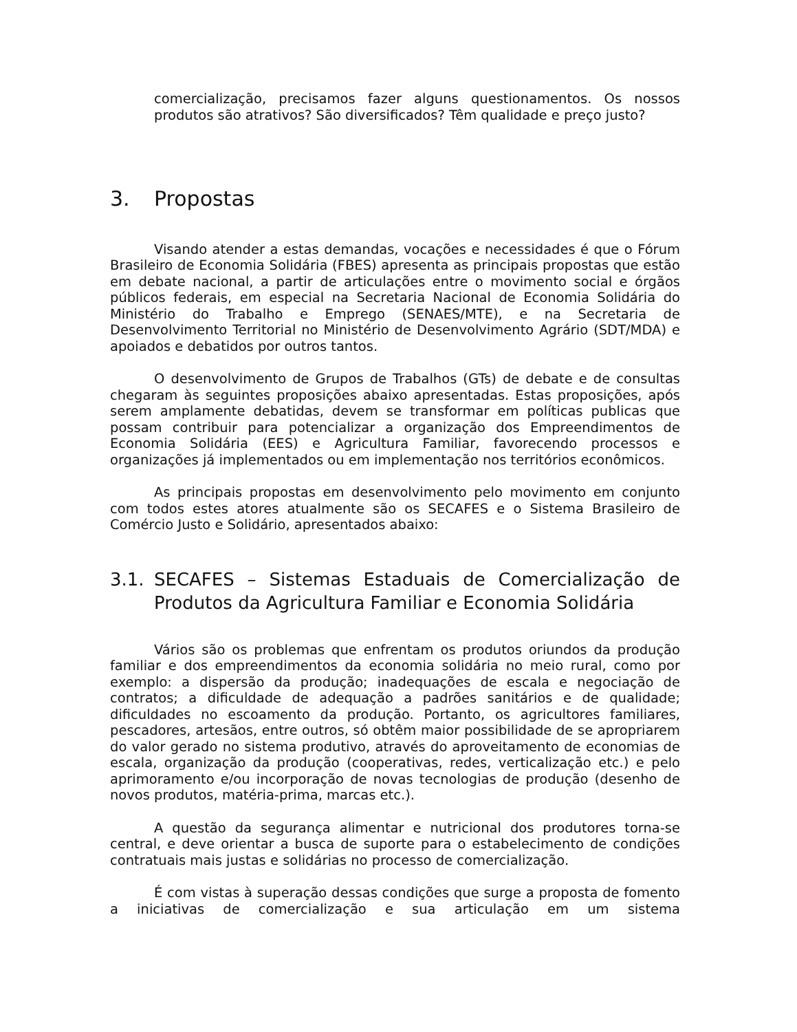comercialização, precisamos fazer alguns questionamentos. Os nossos produtos são atrativos? São diversificados? Têm qualidade e preço justo?
3. Propostas
Visando atender a estas demandas, vocações e necessidades é que o Fórum Brasileiro de Economia Solidária (FBES) apresenta as principais propostas que estão em debate nacional, a partir de articulações entre o movimento social e órgãos públicos federais, em especial na Secretaria Nacional de Economia Solidária do Ministério do Trabalho e Emprego (SENAES/MTE), e na Secretaria de Desenvolvimento Territorial no Ministério de Desenvolvimento Agrário (SDT/MDA) e apoiados e debatidos por outros tantos.
O desenvolvimento de Grupos de Trabalhos (GTs) de debate e de consultas chegaram às seguintes proposições abaixo apresentadas. Estas proposições, após serem amplamente debatidas, devem se transformar em políticas publicas que possam contribuir para potencializar a organização dos Empreendimentos de Economia Solidária (EES) e Agricultura Familiar, favorecendo processos e organizações já implementados ou em implementação nos territórios econômicos.
As principais propostas em desenvolvimento pelo movimento em conjunto com todos estes atores atualmente são os SECAFES e o Sistema Brasileiro de Comércio Justo e Solidário, apresentados abaixo:
3.1. SECAFES – Sistemas Estaduais de Comercialização de Produtos da Agricultura Familiar e Economia Solidária
Vários são os problemas que enfrentam os produtos oriundos da produção familiar e dos empreendimentos da economia solidária no meio rural, como por exemplo: a dispersão da produção; inadequações de escala e negociação de contratos; a dificuldade de adequação a padrões sanitários e de qualidade; dificuldades no escoamento da produção. Portanto, os agricultores familiares, pescadores, artesãos, entre outros, só obtêm maior possibilidade de se apropriarem do valor gerado no sistema produtivo, através do aproveitamento de economias de escala, organização da produção (cooperativas, redes, verticalização etc.) e pelo aprimoramento e/ou incorporação de novas tecnologias de produção (desenho de novos produtos, matéria-prima, marcas etc.).
A questão da segurança alimentar e nutricional dos produtores torna-se central, e deve orientar a busca de suporte para o estabelecimento de condições contratuais mais justas e solidárias no processo de comercialização.
É com vistas à superação dessas condições que surge a proposta de fomento a iniciativas de comercialização e sua articulação em um sistema